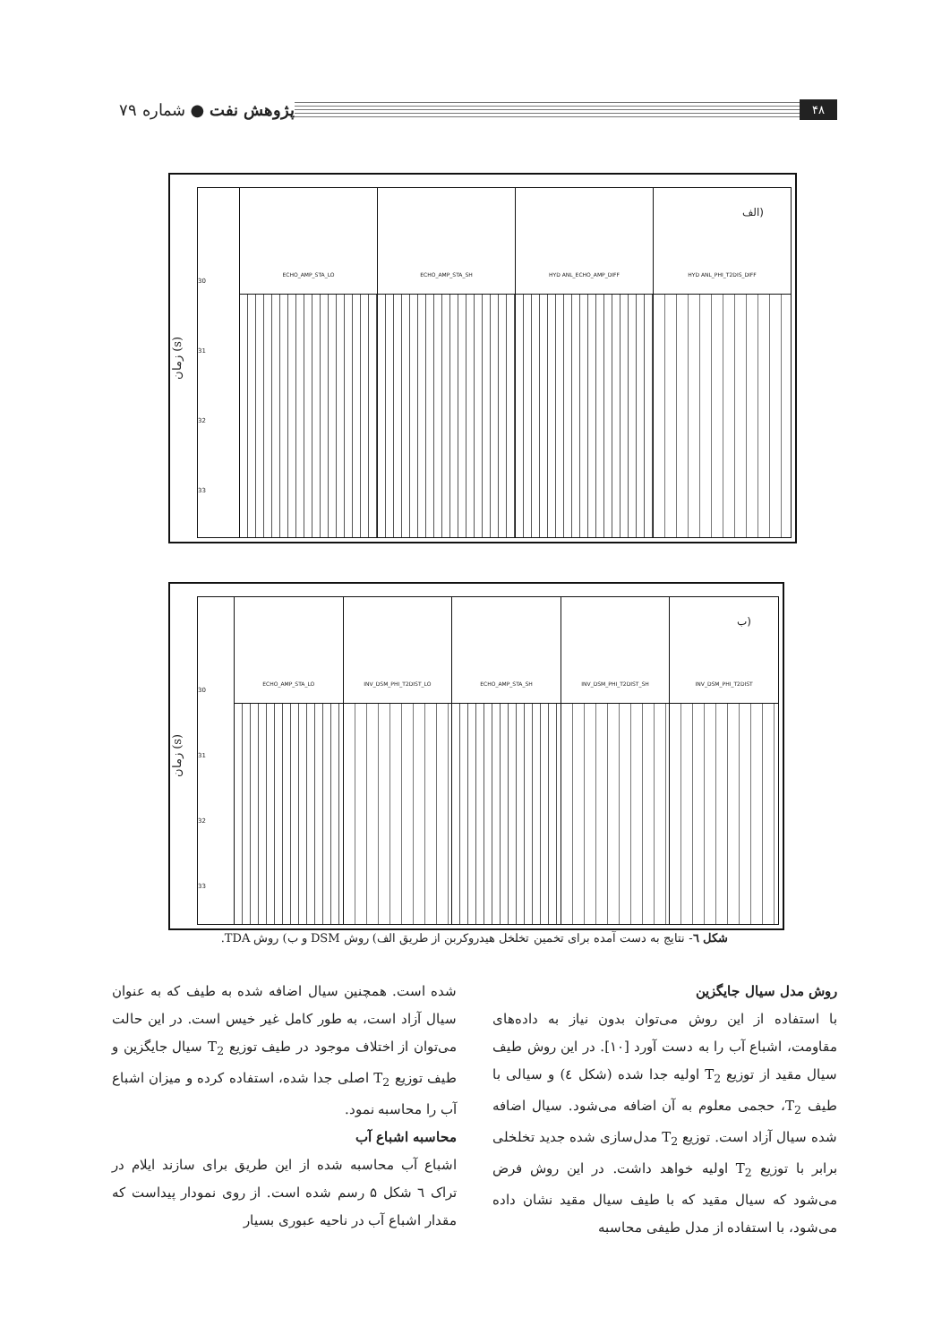۴۸ پژوهش نفت ● شماره ۷۹
زمان (s)
30
31
32
33
ECHO_AMP_STA_LO ECHO_AMP_STA_SH HYD ANL_ECHO_AMP_DIFF HYD ANL_PHI_T2DIS_DIFF
الف)
زمان (s)
30
31
32
33
ECHO_AMP_STA_LO INV_DSM_PHI_T2DIST_LO ECHO_AMP_STA_SH INV_DSM_PHI_T2DIST_SH INV_DSM_PHI_T2DIST
ب)
شکل ٦- نتایج به دست آمده برای تخمین تخلخل هیدروکربن از طریق الف) روش DSM و ب) روش TDA.
روش مدل سیال جایگزین
با استفاده از این روش می‌توان بدون نیاز به داده‌های مقاومت، اشباع آب را به دست آورد [۱۰]. در این روش طیف سیال مقید از توزیع T<sub>2</sub> اولیه جدا شده (شکل ٤) و سیالی با طیف T<sub>2</sub>، حجمی معلوم به آن اضافه می‌شود. سیال اضافه شده سیال آزاد است. توزیع T<sub>2</sub> مدل‌سازی شده جدید تخلخلی برابر با توزیع T<sub>2</sub> اولیه خواهد داشت. در این روش فرض می‌شود که سیال مقید که با طیف سیال مقید نشان داده می‌شود، با استفاده از مدل طیفی محاسبه
شده است. همچنین سیال اضافه شده به طیف که به عنوان سیال آزاد است، به طور کامل غیر خیس است. در این حالت می‌توان از اختلاف موجود در طیف توزیع T<sub>2</sub> سیال جایگزین و طیف توزیع T<sub>2</sub> اصلی جدا شده، استفاده کرده و میزان اشباع آب را محاسبه نمود.
محاسبه اشباع آب
اشباع آب محاسبه شده از این طریق برای سازند ایلام در تراک ٦ شکل ۵ رسم شده است. از روی نمودار پیداست که مقدار اشباع آب در ناحیه عبوری بسیار